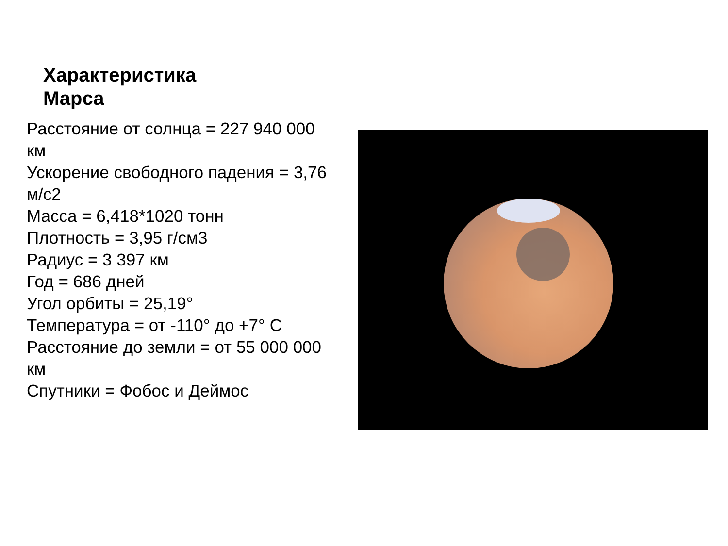Характеристика
Марса
Расстояние от солнца = 227 940 000 км
Ускорение свободного падения = 3,76 м/с2
Масса = 6,418*1020 тонн
Плотность = 3,95 г/см3
Радиус = 3 397 км
Год = 686 дней
Угол орбиты = 25,19°
Температура = от -110° до +7° С
Расстояние до земли = от 55 000 000 км
Спутники = Фобос и Деймос